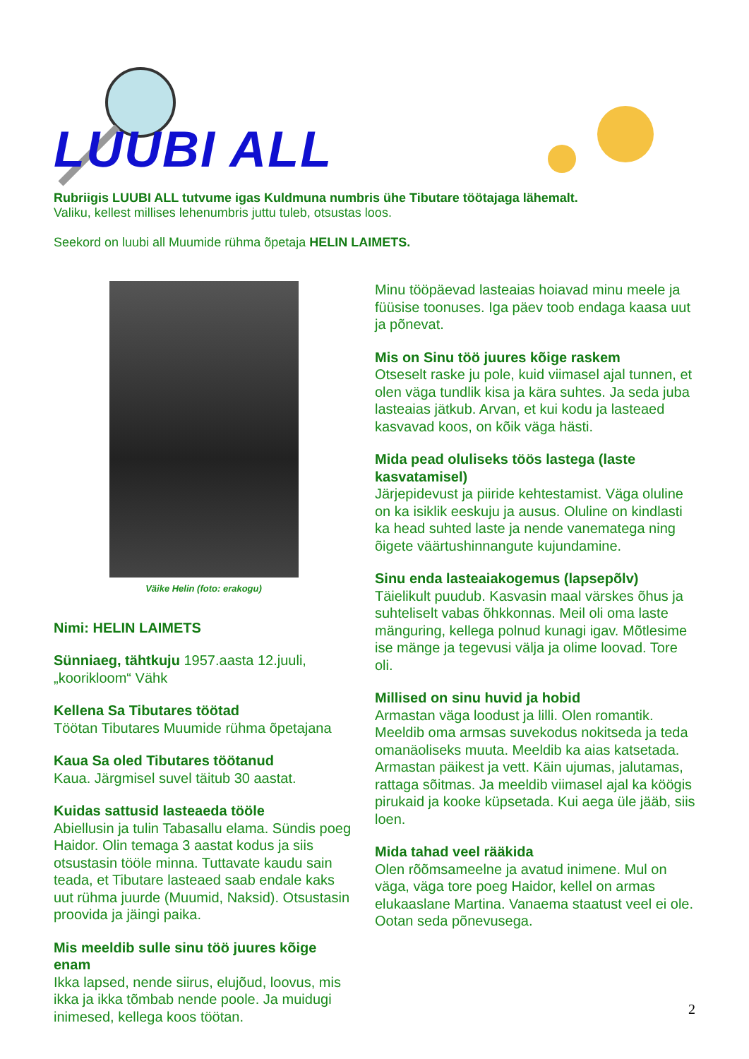LUUBI ALL
Rubriigis LUUBI ALL tutvume igas Kuldmuna numbris ühe Tibutare töötajaga lähemalt.
Valiku, kellest millises lehenumbris juttu tuleb, otsustas loos.
Seekord on luubi all Muumide rühma õpetaja HELIN LAIMETS.
Väike Helin (foto: erakogu)
Nimi: HELIN LAIMETS
Sünniaeg, tähtkuju 1957.aasta 12.juuli, „koorikloom“ Vähk
Kellena Sa Tibutares töötad
Töötan Tibutares Muumide rühma õpetajana
Kaua Sa oled Tibutares töötanud
Kaua. Järgmisel suvel täitub 30 aastat.
Kuidas sattusid lasteaeda tööle
Abiellusin ja tulin Tabasallu elama. Sündis poeg Haidor. Olin temaga 3 aastat kodus ja siis otsustasin tööle minna. Tuttavate kaudu sain teada, et Tibutare lasteaed saab endale kaks uut rühma juurde (Muumid, Naksid). Otsustasin proovida ja jäingi paika.
Mis meeldib sulle sinu töö juures kõige enam
Ikka lapsed, nende siirus, elujõud, loovus, mis ikka ja ikka tõmbab nende poole. Ja muidugi inimesed, kellega koos töötan.
Minu tööpäevad lasteaias hoiavad minu meele ja füüsise toonuses. Iga päev toob endaga kaasa uut ja põnevat.
Mis on Sinu töö juures kõige raskem
Otseselt raske ju pole, kuid viimasel ajal tunnen, et olen väga tundlik kisa ja kära suhtes. Ja seda juba lasteaias jätkub. Arvan, et kui kodu ja lasteaed kasvavad koos, on kõik väga hästi.
Mida pead oluliseks töös lastega (laste kasvatamisel)
Järjepidevust ja piiride kehtestamist. Väga oluline on ka isiklik eeskuju ja ausus. Oluline on kindlasti ka head suhted laste ja nende vanematega ning õigete väärtushinnangute kujundamine.
Sinu enda lasteaiakogemus (lapsepõlv)
Täielikult puudub. Kasvasin maal värskes õhus ja suhteliselt vabas õhkkonnas. Meil oli oma laste mänguring, kellega polnud kunagi igav. Mõtlesime ise mänge ja tegevusi välja ja olime loovad. Tore oli.
Millised on sinu huvid ja hobid
Armastan väga loodust ja lilli. Olen romantik. Meeldib oma armsas suvekodus nokitseda ja teda omanäoliseks muuta. Meeldib ka aias katsetada. Armastan päikest ja vett. Käin ujumas, jalutamas, rattaga sõitmas. Ja meeldib viimasel ajal ka köögis pirukaid ja kooke küpsetada. Kui aega üle jääb, siis loen.
Mida tahad veel rääkida
Olen rõõmsameelne ja avatud inimene. Mul on väga, väga tore poeg Haidor, kellel on armas elukaaslane Martina. Vanaema staatust veel ei ole. Ootan seda põnevusega.
2